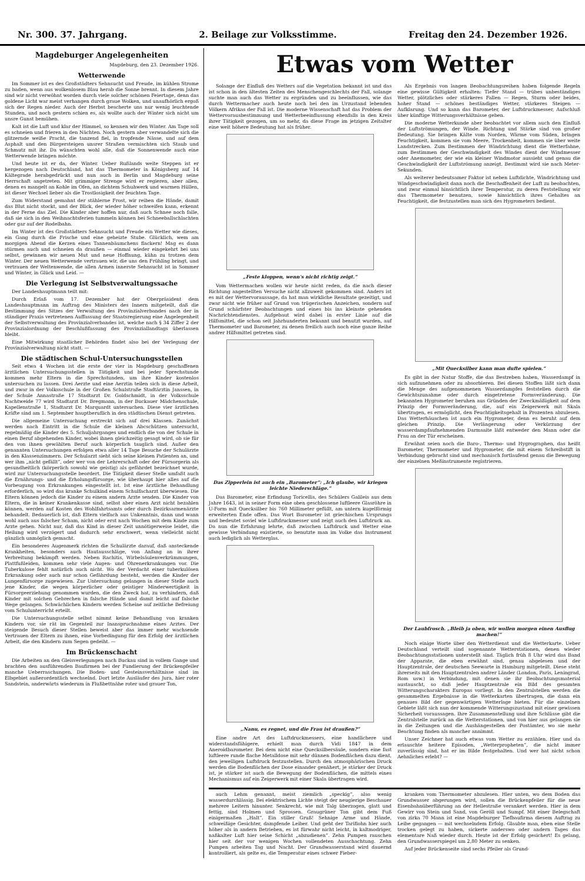Nr. 300. 37. Jahrgang. 2. Beilage zur Volksstimme. Freitag den 24. Dezember 1926.
Magdeburger Angelegenheiten
Magdeburg, den 23. Dezember 1926.
Wetterwende
Im Sommer ist es des Großstädters Sehnsucht und Freude, im kühlen Strome zu baden, wenn aus wolkenlosem Blau herab die Sonne brennt. In diesem Jahre sind wir nicht verwöhnt worden durch viele solcher schönen Feiertage, denn das goldene Licht war meist verhangen durch graue Wolken, und unaufhörlich ergoß sich der Regen nieder. Auch der Herbst bescherte uns nur wenig leuchtende Stunden, und noch gestern schien es, als wollte auch der Winter sich nicht um unsre Gunst bemühen.
Kalt ist die Luft und klar der Himmel, so kennen wir den Winter. Am Tage soll es schneien und frieren in den Nächten. Noch gestern aber verwandelte sich die glitzernde weiße Pracht, die tanzend fiel, in tropfende Nässe, und auf dem Asphalt und den Bürgersteigen unsrer Straßen vermischten sich Staub und Schmutz mit ihr. Da wünschten wohl alle, daß die Sonnenwende auch eine Wetterwende bringen möchte.
Und heute ist er da, der Winter. Ueber Rußlands weite Steppen ist er hergezogen nach Deutschland, hat das Thermometer in Königsberg auf 14 Kältegrade herabgedrückt und nun auch in Berlin und Magdeburg seine Herrschaft angetreten. Mit grimmiger Strenge wird er regieren, aber allen, denen es mangelt an Kohle im Ofen, an dichtem Schuhwerk und warmen Hüllen, ist dieser Wechsel lieber als die Trostlosigkeit der feuchten Tage.
Zum Widerstand gemahnt der stählerne Frost, wir reiben die Hände, damit das Blut nicht stockt, und der Blick, der wieder höher schweifen kann, erkennt in der Ferne das Ziel. Die Kinder aber hoffen nur, daß auch Schnee noch falle, daß sie sich in den Weihnachtsferien tummeln können bei Schneeballschlachten oder gar auf der Rodelbahn.
Im Winter ist des Großstädters Sehnsucht und Freude ein Wetter wie dieses, ein Gang durch die Frische und eine geheizte Stube. Glücklich, wem am morgigen Abend die Kerzen eines Tannenbäumchens flackern! Mag es dann stürmen auch und schneien da draußen — einmal wieder eingekehrt bei uns selbst, gewinnen wir neuen Mut und neue Hoffnung, kühn zu trotzen dem Winter. Der neuen Wetterwende vertrauen wir, die uns den Frühling bringt, und vertrauen der Weltenwende, die allen Armen innerste Sehnsucht ist in Sommer und Winter, in Glück und Leid. —
Die Verlegung ist Selbstverwaltungssache
Der Landeshauptmann teilt mit:
Durch Erlaß vom 17. Dezember hat der Oberpräsident dem Landeshauptmann im Auftrag des Ministers des Innern mitgeteilt, daß die Bestimmung des Sitzes der Verwaltung des Provinzialverbandes nach der in ständiger Praxis vertretenen Auffassung der Staatsregierung eine Angelegenheit der Selbstverwaltung des Provinzialverbandes ist, welche nach § 34 Ziffer 2 der Provinzialordnung der Beschlußfassung des Provinziallandtags überlassen bleibt.
Eine Mitwirkung staatlicher Behörden findet also bei der Verlegung der Provinzialverwaltung nicht statt. —
Die städtischen Schul-Untersuchungsstellen
Seit etwa 4 Wochen ist die erste der vier in Magdeburg geschaffenen ärztlichen Untersuchungsstellen in Tätigkeit und bei jeder Sprechstunde kommen mehr Eltern in die Sprechstunden, um ihre Kinder kostenlos untersuchen zu lassen. Drei Aerzte und eine Aerztin teilen sich in diese Arbeit, und zwar in der Volksschule in der Großen Schulstraße Stadtärztin Janssen, in der Schule Annastraße 17 Stadtarzt Dr. Goldschmidt, in der Volksschule Nachtweide 77 wird Stadtarzt Dr. Bregmann, in der Buckauer Mädchenschule, Kapellenstraße 1, Stadtarzt Dr. Marquardt untersuchen. Diese vier ärztlichen Kräfte sind am 1. September hauptberuflich in den städtischen Dienst getreten.
Die allgemeine Untersuchung erstreckt sich auf drei Klassen. Zunächst werden nach Eintritt in die Schule die kleinen Abcschützen untersucht, regelmäßig die Kinder des 5. Schuljahrganges und endlich die von der Schule in einen Beruf abgehenden Kinder, wobei ihnen gleichzeitig gesagt wird, ob sie für den von ihnen gewählten Beruf auch körperlich tauglich sind. Außer den genannten Untersuchungen erfolgen etwa aller 14 Tage Besuche der Schulärzte in den Klassenzimmern. Der Schularzt sieht sich seine kleinen Patienten an, und wer ihm „nicht gefällt“, oder wer von der Lehrerschaft oder der Fürsorgerin als gesundheitlich (körperlich sowohl wie geistig) als gefährdet bezeichnet wurde, wird zur Untersuchungsstelle beordert. Die Tätigkeit dieser Stelle umfaßt auch die Ernährungs- und die Erholungsfürsorge, wie überhaupt hier alles auf die Vorbeugung von Erkrankungen eingestellt ist. Ist eine ärztliche Behandlung erforderlich, so wird das kranke Schulkind einem Schulfacharzt überwiesen. Die Eltern können jedoch die Kinder zu einem andern Arzte senden. Die Kinder von Eltern, die in keiner Krankenkasse sind, selbst aber einen Arzt nicht bezahlen können, werden auf Kosten des Wohlfahrtsamts oder durch Bezirksarmenärzte behandelt. Bedauerlich ist, daß Eltern vielfach aus Unkenntnis, dann und wann wohl auch aus falscher Scham, nicht oder erst nach Wochen mit dem Kinde zum Arzte gehen. Nicht nur, daß das Kind in dieser Zeit unnötigerweise leidet, die Heilung wird verzögert und dadurch sehr erschwert, wenn vielleicht nicht gänzlich unmöglich gemacht.
Ein besonderes Augenmerk richten die Schulärzte darauf, daß ansteckende Krankheiten, besonders auch Hautausschläge, von Anfang an in ihrer Verbreitung bekämpft werden. Neben Rachitis, Wirbelsäulenverkrümmungen, Plattfußleiden, kommen sehr viele Augen- und Ohrenerkrankungen vor. Die Tuberkulose fehlt natürlich auch nicht. Wo der Verdacht einer tuberkulösen Erkrankung oder auch nur schon Gefährdung besteht, werden die Kinder der Lungenfürsorge zugewiesen. Zur Untersuchung gelangen in dieser Stelle auch jene Kinder, die wegen körperlicher oder geistiger Minderwertigkeit in Fürsorgeerziehung genommen wurden, die den Zweck hat, zu verhindern, daß Kinder mit solchen Gebrechen in falsche Hände und damit leicht auf falsche Wege gelangen. Schwächlichen Kindern werden Scheine auf zeitliche Befreiung vom Schulunterricht erteilt.
Die Untersuchungsstelle selbst nimmt keine Behandlung von kranken Kindern vor, sie rät im Gegenteil zur Inanspruchnahme eines Arztes. Der steigende Besuch dieser Stellen beweist aber das immer mehr wachsende Vertrauen der Eltern zu ihnen, eine Vorbedingung für den Erfolg der ärztlichen Arbeit, die den Kindern zum Segen gedeiht. —
Im Brückenschacht
Die Arbeiten an den Gleisverlegungen nach Buckau sind in vollem Gange und brachten den ausführenden Baufirmen bei der Fundierung der Brückenpfeiler manche Ueberraschungen. Die Boden- und Gesteinsverhältnisse sind im Elbgebiet außerordentlich wechselnd. Dort letzte Ausläufer des Jura, hier roter Sandstein, anderwärts wiederum in Flußbettnähe roter und grauer Ton,
Etwas vom Wetter
Solange der Einfluß des Wetters auf die Vegetation bekannt ist und das ist schon in den ältesten Zeiten des Menschengeschlechts der Fall, solange suchte man auch das Wetter zu ergründen und zu beeinflussen, wie das durch Wettermacher auch heute noch bei den im Urzustand lebenden Völkern Afrikas der Fall ist. Die moderne Wissenschaft hat das Problem der Wettervorausbestimmung und Wetterbeeinflussung ebenfalls in den Kreis ihrer Tätigkeit gezogen, um so mehr, da diese Frage im jetzigen Zeitalter eine weit höhere Bedeutung hat als früher.
„Feste kloppen, wenn's nicht richtig zeigt.“
Vom Wettermachen wollen wir heute nicht reden, da die nach dieser Richtung angestellten Versuche nicht allzuweit gekommen sind. Anders ist es mit der Wettervoraussage, da hat man wirkliche Resultate gezeitigt, und zwar nicht wie früher auf Grund von trügerischen Anzeichen, sondern auf Grund schärfster Beobachtungen und eines bis ins kleinste gehenden Nachrichtendienstes. Aufgebaut wird dabei in erster Linie auf die Hilfsmittel, die schon seit Jahrhunderten bekannt und benutzt wurden, auf Thermometer und Barometer, zu denen freilich auch noch eine ganze Reihe andrer Hilfsmittel getreten sind.
Das Zipperlein ist auch ein „Barometer“: „Ich glaube, wir kriegen leichte Niederschläge.“
Das Barometer, eine Erfindung Toricellis, des Schülers Galileis aus dem Jahre 1643, ist in seiner Form eine oben geschlossene luftleere Glasröhre in U-Form mit Quecksilber bis 760 Millimeter gefüllt, am untern kugelförmig erweiterten Ende offen. Das Wort Barometer ist griechischen Ursprungs und bedeutet soviel wie Luftdruckmesser und zeigt auch den Luftdruck an. Da nun die Erfahrung lehrte, daß zwischen Luftdruck und Wetter eine gewisse Verbindung existierte, so benutzte man im Volke das Instrument auch lediglich als Wetterglas.
„Nanu, es regnet, und die Frau ist draußen?“
Eine andre Art des Luftdruckmessers, eine handlichere und widerstandsfähigere, erhielt man durch Vidi 1847 in dem Aneroidbarometer. Bei dem nicht eine Quecksilbersäule, sondern eine fast luftleere runde flache Metalldose mit sehr dünnen Bodenflächen dazu dient, den jeweiligen Luftdruck festzustellen. Durch den atmosphärischen Druck werden die Bodenflächen der Dose einander genähert, je stärker der Druck ist, je stärker ist auch die Bewegung der Bodenflächen, die mittels eines Mechanismus auf ein Zeigerwerk mit einer Skala übertragen wird.
Als Ergebnis von langen Beobachtungsreihen haben folgende Regeln eine gewisse Gültigkeit erhalten: Tiefer Stand — trübes unbeständiges Wetter, plötzliches oder stärkeres Fallen — Regen, Sturm oder beides, hoher Stand — schönes beständiges Wetter, stärkeres Steigen — Aufklarung. Und so kann das Barometer, der Luftdruckmesser, Aufschluß über künftige Witterungsverhältnisse geben.
Die moderne Wetterkunde aber beobachtet vor allem auch den Einfluß der Luftströmungen, der Winde. Richtung und Stärke sind von großer Bedeutung. Sie bringen Kälte vom Norden, Wärme vom Süden, bringen Feuchtigkeit, kommen sie vom Meere, Trockenheit, kommen sie über weite Landstrecken. Zum Bestimmen der Windrichtung dient die Wetterfahne, zum Bestimmen der Geschwindigkeit des Windes dient der Windmesser oder Anemometer, der wie ein kleiner Windmotor aussieht und genau die Geschwindigkeit der Luftströmung anzeigt. Bestimmt wird sie nach Meter-Sekunden.
Als weiterer bedeutsamer Faktor ist neben Luftdichte, Windrichtung und Windgeschwindigkeit dann noch die Beschaffenheit der Luft zu beobachten, und zwar einmal hinsichtlich ihrer Temperatur, zu deren Feststellung wir das Thermometer benutzen, sowie hinsichtlich ihres Gehaltes an Feuchtigkeit, die festzustellen man sich des Hygrometers bedient.
„Mit Quecksilber kann man dufte spielen.“
Es gibt in der Natur Stoffe, die das Bestreben haben, Wasserdampf in sich aufzunehmen oder zu absorbieren. Bei diesen Stoffen läßt sich dann die Menge des aufgenommenen Wasserdampfes feststellen durch die Gewichtszunahme oder durch eingetretene Formveränderung. Die bekannten Hygrometer beruhen aus Gründen der Zweckmäßigkeit auf dem Prinzip der Formveränderung, die, auf ein Zeigerwerk mit Skala übertragen, es ermöglicht, den Feuchtigkeitsgehalt in Prozenten abzulesen. Das Wetterhäuschen ist auch ein Hygrometer, denn es beruht auf dem gleichen Prinzip. Die Verlängerung oder Verkürzung der wasserdampfaufnehmenden Darmsaite läßt entweder den Mann oder die Frau an der Tür erscheinen.
Erwähnt seien noch die Baro-, Thermo- und Hygrographen, das heißt Barometer, Thermometer und Hygrometer, die mit einem Schreibstift in Verbindung gebracht sind und mechanisch fortlaufend genau die Bewegung der einzelnen Meßinstrumente registrieren.
Der Laubfrosch. „Bleib ja oben, wir wollen morgen einen Ausflug machen!“
Noch einige Worte über den Wetterdienst und die Wetterkarte. Ueber Deutschland verteilt sind sogenannte Wetterstationen, denen wieder Beobachtungsstationen unterstellt sind. Täglich früh 8 Uhr wird das Band der Apparate, die eben erwähnt sind, genau abgelesen und der Hauptzentrale, der deutschen Seewarte in Hamburg mitgeteilt. Diese steht ihrerseits mit den Hauptzentralen andrer Länder (London, Paris, Leningrad, Rom usw.) in Verbindung, mit denen sie ihr Beobachtungsmaterial austauscht, so daß jeder Hauptzentrale ein Bild des gesamten Witterungscharakters Europas vorliegt. In den Zentralstellen werden die gesammelten Ergebnisse in die Wetterkarten übertragen, die dann ein genaues Bild der gegenwärtigen Wetterlage bieten. Für die einzelnen Gebiete läßt sich nun der kommende Witterungszustand mit einer gewissen Sicherheit voraussagen. Ihre Zusammenstellung und ihre Schlüsse gibt die Zentralstelle zurück an die Wetterstationen, und von hier aus gelangen sie in die Zeitungen und die Aushängestellen der Postämter, wo sie mehr Beachtung finden als mancher annimmt.
Unser Zeichner hat auch etwas vom Wetter zu erzählen. Hier und da erlauschte heitere Episoden, „Wetterpropheten“, die nicht immer zuverlässig sind, hat er im Bilde festgehalten. Und wer hat nicht schon Aehnliches erlebt? —
auch Lehm genannt, meist ziemlich „speckig“, also wenig wasserdurchlässig. Bei elektrischem Lichte steigt der neugierige Beschauer mehrere Leitern hinunter. Senkrecht, wie mit Talg überzogen, glatt und fettig, sind Holmen und Sprossen. Graugrüner Ton gibt dem Fuß einigermaßen „Halt“. Ein stiller Gruß! Sehnige Arme und Hände, schweißige Gesichter, dampfende Leiber. Und geht der Tariflohn hier auch höher als in andern Betrieben, es ist fürwahr nicht leicht, in kaltmodriger, naßkalter Luft hier seine Schicht „abzudienen“. Zehn Pumpen rauschen hier seit der vor wenigen Wochen vollendeten Ausschachtung. Zehn Pumpen arbeiten Tag und Nacht. Der Grundwasserstand wird dauernd kontrolliert, als gelte es, die Temperatur eines schwer Fieber-
kranken vom Thermometer abzulesen. Hier unten, wo dem Boden das Grundwasser abgerungen wird, sollen die Brückenpfeiler für die neue Eisenbahnüberführung an der Hellestraße verankert werden. Hier in dem Gewirr von Stein und Sand, von Geröll und Sumpf. Mit einer Belegschaft von zirka 70 Mann ist eine Magdeburger Tiefbaufirma diesem Auftrag zu Leibe gegangen — mit wechselndem Erfolg. Glaubte man, eben eine Stelle trocken gelegt zu haben, sickerte anderswo oder andern Tages das elementare Naß wieder durch. Heute ist der Erfolg gesichert! Es gelang, den Grundwasserspiegel um 2,80 Meter zu senken.
Auf jeder Brückenseite sind sechs Pfeiler als Grund-